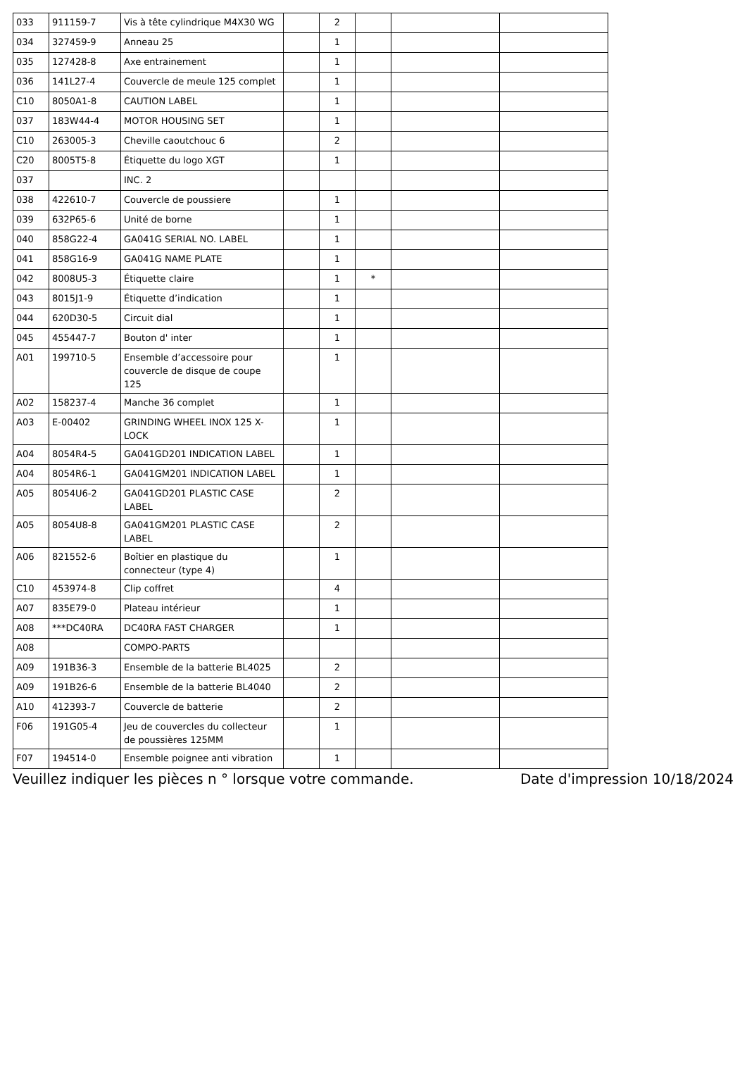| 033 | 911159-7 | Vis à tête cylindrique M4X30 WG | | 2 | | | |
| 034 | 327459-9 | Anneau 25 | | 1 | | | |
| 035 | 127428-8 | Axe entrainement | | 1 | | | |
| 036 | 141L27-4 | Couvercle de meule 125 complet | | 1 | | | |
| C10 | 8050A1-8 | CAUTION LABEL | | 1 | | | |
| 037 | 183W44-4 | MOTOR HOUSING SET | | 1 | | | |
| C10 | 263005-3 | Cheville caoutchouc 6 | | 2 | | | |
| C20 | 8005T5-8 | Étiquette du logo XGT | | 1 | | | |
| 037 | | INC. 2 | | | | | |
| 038 | 422610-7 | Couvercle de poussiere | | 1 | | | |
| 039 | 632P65-6 | Unité de borne | | 1 | | | |
| 040 | 858G22-4 | GA041G SERIAL NO. LABEL | | 1 | | | |
| 041 | 858G16-9 | GA041G NAME PLATE | | 1 | | | |
| 042 | 8008U5-3 | Étiquette claire | | 1 | * | | |
| 043 | 8015J1-9 | Étiquette d’indication | | 1 | | | |
| 044 | 620D30-5 | Circuit dial | | 1 | | | |
| 045 | 455447-7 | Bouton d' inter | | 1 | | | |
| A01 | 199710-5 | Ensemble d’accessoire pour couvercle de disque de coupe 125 | | 1 | | | |
| A02 | 158237-4 | Manche 36 complet | | 1 | | | |
| A03 | E-00402 | GRINDING WHEEL INOX 125 X-LOCK | | 1 | | | |
| A04 | 8054R4-5 | GA041GD201 INDICATION LABEL | | 1 | | | |
| A04 | 8054R6-1 | GA041GM201 INDICATION LABEL | | 1 | | | |
| A05 | 8054U6-2 | GA041GD201 PLASTIC CASE LABEL | | 2 | | | |
| A05 | 8054U8-8 | GA041GM201 PLASTIC CASE LABEL | | 2 | | | |
| A06 | 821552-6 | Boîtier en plastique du connecteur (type 4) | | 1 | | | |
| C10 | 453974-8 | Clip coffret | | 4 | | | |
| A07 | 835E79-0 | Plateau intérieur | | 1 | | | |
| A08 | ***DC40RA | DC40RA FAST CHARGER | | 1 | | | |
| A08 | | COMPO-PARTS | | | | | |
| A09 | 191B36-3 | Ensemble de la batterie BL4025 | | 2 | | | |
| A09 | 191B26-6 | Ensemble de la batterie BL4040 | | 2 | | | |
| A10 | 412393-7 | Couvercle de batterie | | 2 | | | |
| F06 | 191G05-4 | Jeu de couvercles du collecteur de poussières 125MM | | 1 | | | |
| F07 | 194514-0 | Ensemble poignee anti vibration | | 1 | | | |
Veuillez indiquer les pièces n ° lorsque votre commande. Date d'impression 10/18/2024